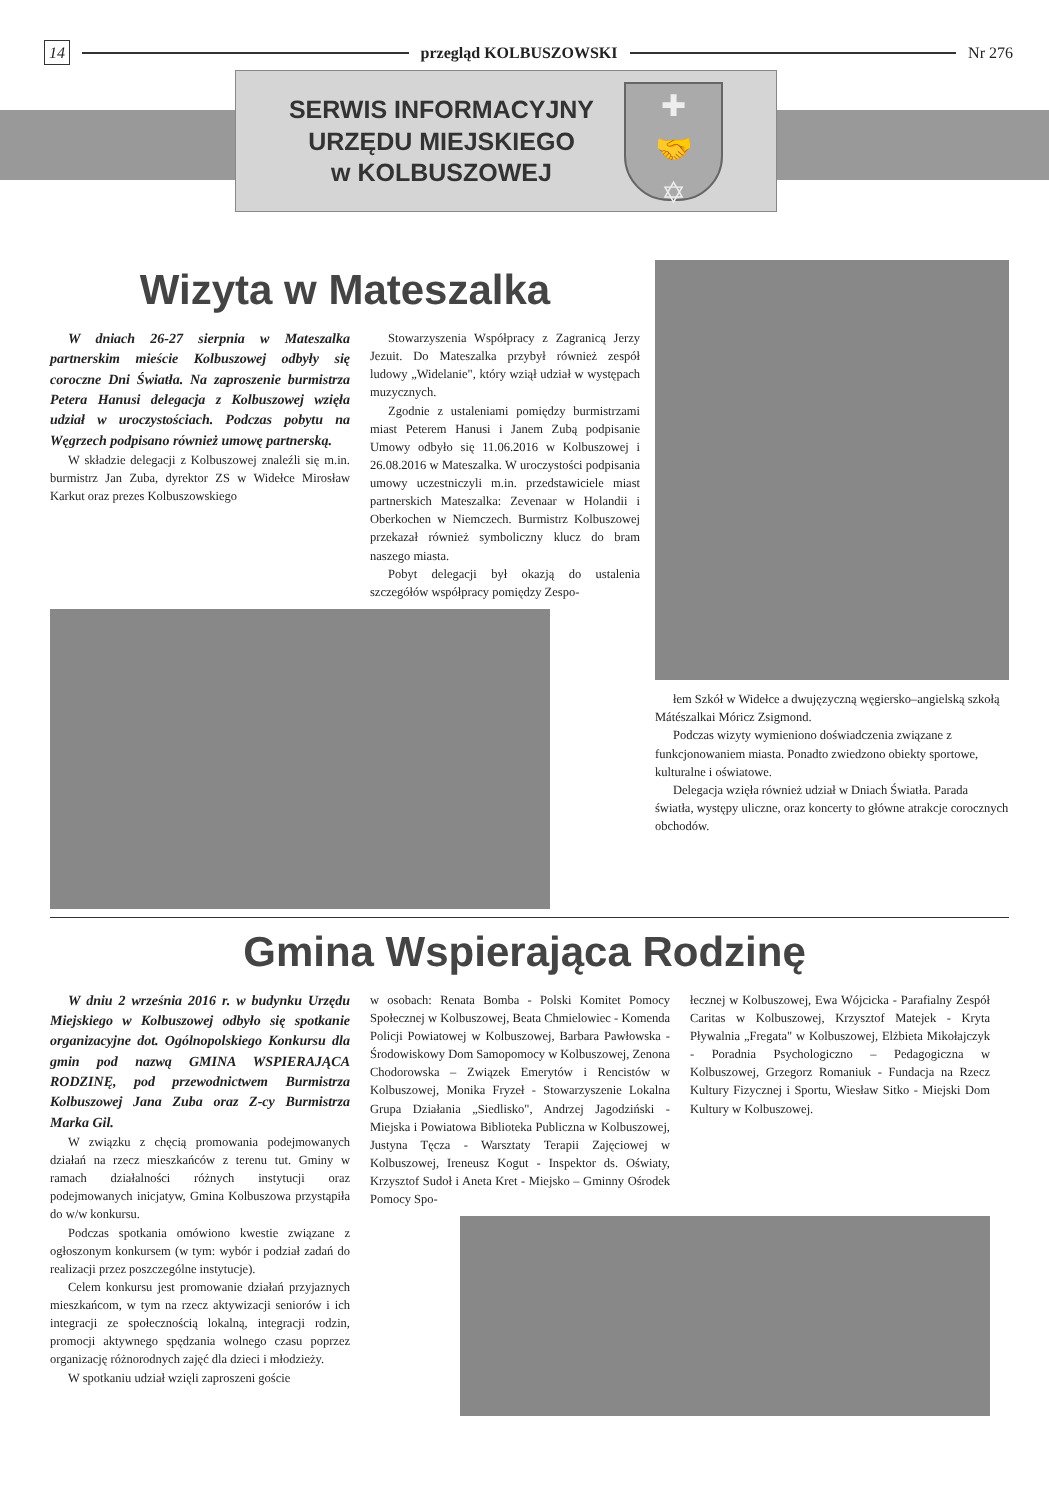14 przegląd KOLBUSZOWSKI Nr 276
SERWIS INFORMACYJNY
URZĘDU MIEJSKIEGO
w KOLBUSZOWEJ
✚
🤝
✡
Wizyta w Mateszalka
W dniach 26-27 sierpnia w Mateszalka partnerskim mieście Kolbuszowej odbyły się coroczne Dni Światła. Na zaproszenie burmistrza Petera Hanusi delegacja z Kolbuszowej wzięła udział w uroczystościach. Podczas pobytu na Węgrzech podpisano również umowę partnerską.
W składzie delegacji z Kolbuszowej znaleźli się m.in. burmistrz Jan Zuba, dyrektor ZS w Widełce Mirosław Karkut oraz prezes Kolbuszowskiego
Stowarzyszenia Współpracy z Zagranicą Jerzy Jezuit. Do Mateszalka przybył również zespół ludowy „Widelanie", który wziął udział w występach muzycznych.
Zgodnie z ustaleniami pomiędzy burmistrzami miast Peterem Hanusi i Janem Zubą podpisanie Umowy odbyło się 11.06.2016 w Kolbuszowej i 26.08.2016 w Mateszalka. W uroczystości podpisania umowy uczestniczyli m.in. przedstawiciele miast partnerskich Mateszalka: Zevenaar w Holandii i Oberkochen w Niemczech. Burmistrz Kolbuszowej przekazał również symboliczny klucz do bram naszego miasta.
Pobyt delegacji był okazją do ustalenia szczegółów współpracy pomiędzy Zespo-
łem Szkół w Widełce a dwujęzyczną węgiersko–angielską szkołą Mátészalkai Móricz Zsigmond.
Podczas wizyty wymieniono doświadczenia związane z funkcjonowaniem miasta. Ponadto zwiedzono obiekty sportowe, kulturalne i oświatowe.
Delegacja wzięła również udział w Dniach Światła. Parada światła, występy uliczne, oraz koncerty to główne atrakcje corocznych obchodów.
Gmina Wspierająca Rodzinę
W dniu 2 września 2016 r. w budynku Urzędu Miejskiego w Kolbuszowej odbyło się spotkanie organizacyjne dot. Ogólnopolskiego Konkursu dla gmin pod nazwą GMINA WSPIERAJĄCA RODZINĘ, pod przewodnictwem Burmistrza Kolbuszowej Jana Zuba oraz Z-cy Burmistrza Marka Gil.
W związku z chęcią promowania podejmowanych działań na rzecz mieszkańców z terenu tut. Gminy w ramach działalności różnych instytucji oraz podejmowanych inicjatyw, Gmina Kolbuszowa przystąpiła do w/w konkursu.
Podczas spotkania omówiono kwestie związane z ogłoszonym konkursem (w tym: wybór i podział zadań do realizacji przez poszczególne instytucje).
Celem konkursu jest promowanie działań przyjaznych mieszkańcom, w tym na rzecz aktywizacji seniorów i ich integracji ze społecznością lokalną, integracji rodzin, promocji aktywnego spędzania wolnego czasu poprzez organizację różnorodnych zajęć dla dzieci i młodzieży.
W spotkaniu udział wzięli zaproszeni goście
w osobach: Renata Bomba - Polski Komitet Pomocy Społecznej w Kolbuszowej, Beata Chmielowiec - Komenda Policji Powiatowej w Kolbuszowej, Barbara Pawłowska - Środowiskowy Dom Samopomocy w Kolbuszowej, Zenona Chodorowska – Związek Emerytów i Rencistów w Kolbuszowej, Monika Fryzeł - Stowarzyszenie Lokalna Grupa Działania „Siedlisko", Andrzej Jagodziński - Miejska i Powiatowa Biblioteka Publiczna w Kolbuszowej, Justyna Tęcza - Warsztaty Terapii Zajęciowej w Kolbuszowej, Ireneusz Kogut - Inspektor ds. Oświaty, Krzysztof Sudoł i Aneta Kret - Miejsko – Gminny Ośrodek Pomocy Spo-
łecznej w Kolbuszowej, Ewa Wójcicka - Parafialny Zespół Caritas w Kolbuszowej, Krzysztof Matejek - Kryta Pływalnia „Fregata" w Kolbuszowej, Elżbieta Mikołajczyk - Poradnia Psychologiczno – Pedagogiczna w Kolbuszowej, Grzegorz Romaniuk - Fundacja na Rzecz Kultury Fizycznej i Sportu, Wiesław Sitko - Miejski Dom Kultury w Kolbuszowej.